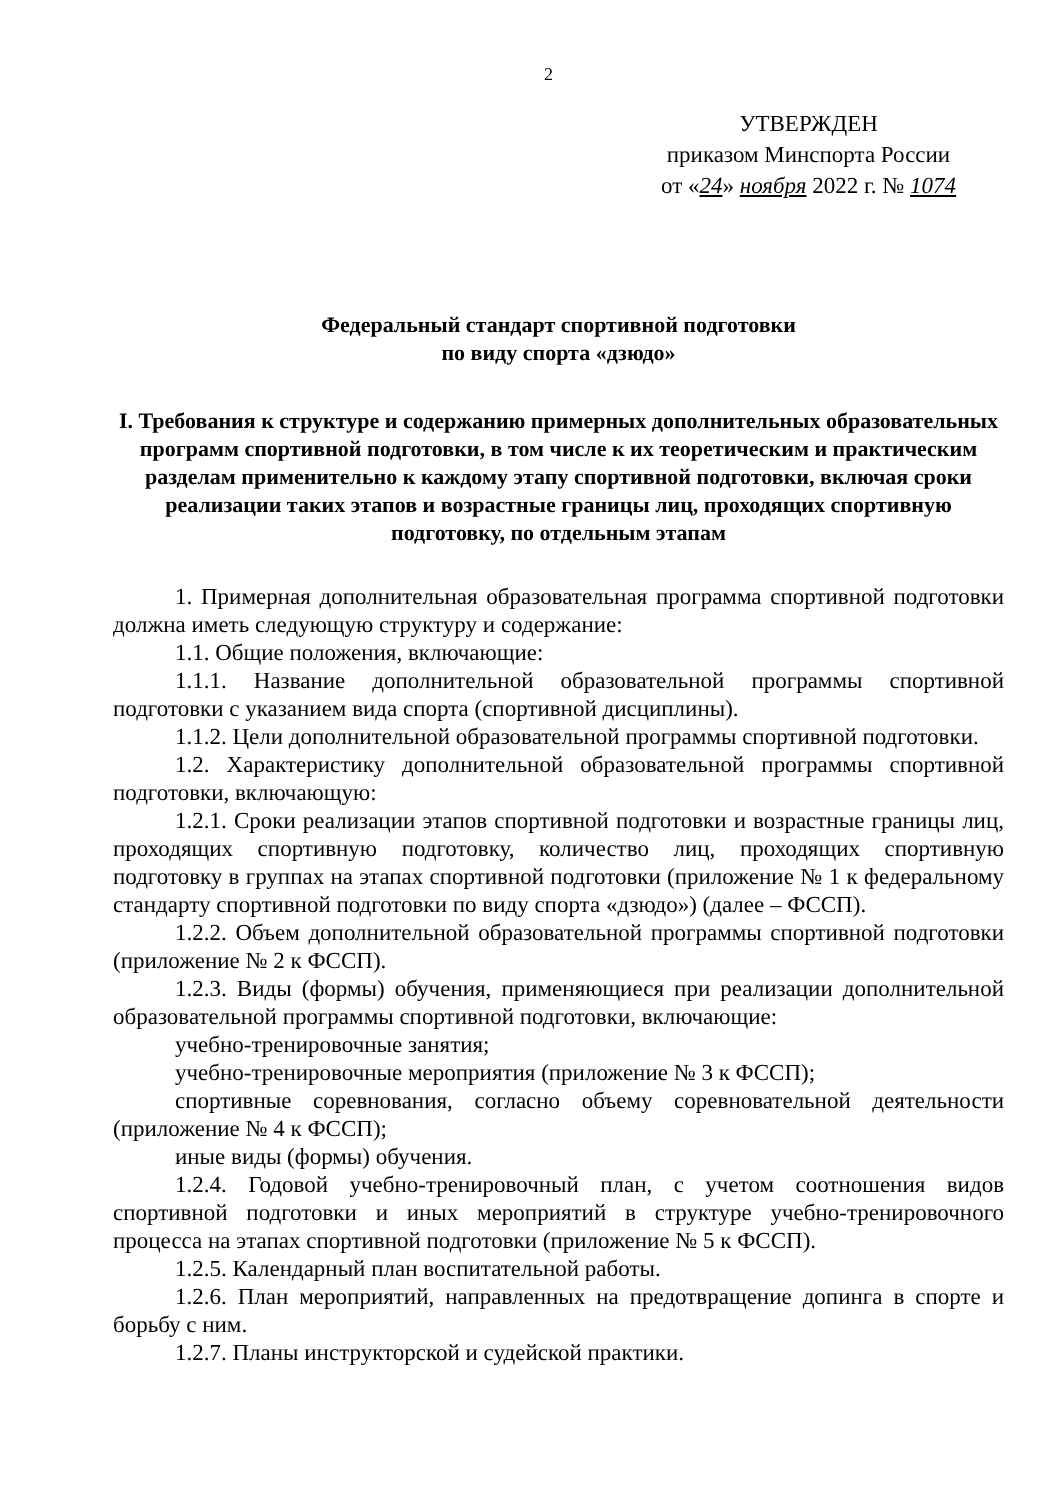2
УТВЕРЖДЕН
приказом Минспорта России
от «24» ноября 2022 г. № 1074
Федеральный стандарт спортивной подготовки
по виду спорта «дзюдо»
I. Требования к структуре и содержанию примерных дополнительных образовательных программ спортивной подготовки, в том числе к их теоретическим и практическим разделам применительно к каждому этапу спортивной подготовки, включая сроки реализации таких этапов и возрастные границы лиц, проходящих спортивную подготовку, по отдельным этапам
1. Примерная дополнительная образовательная программа спортивной подготовки должна иметь следующую структуру и содержание:
1.1. Общие положения, включающие:
1.1.1. Название дополнительной образовательной программы спортивной подготовки с указанием вида спорта (спортивной дисциплины).
1.1.2. Цели дополнительной образовательной программы спортивной подготовки.
1.2. Характеристику дополнительной образовательной программы спортивной подготовки, включающую:
1.2.1. Сроки реализации этапов спортивной подготовки и возрастные границы лиц, проходящих спортивную подготовку, количество лиц, проходящих спортивную подготовку в группах на этапах спортивной подготовки (приложение № 1 к федеральному стандарту спортивной подготовки по виду спорта «дзюдо») (далее – ФССП).
1.2.2. Объем дополнительной образовательной программы спортивной подготовки (приложение № 2 к ФССП).
1.2.3. Виды (формы) обучения, применяющиеся при реализации дополнительной образовательной программы спортивной подготовки, включающие:
учебно-тренировочные занятия;
учебно-тренировочные мероприятия (приложение № 3 к ФССП);
спортивные соревнования, согласно объему соревновательной деятельности (приложение № 4 к ФССП);
иные виды (формы) обучения.
1.2.4. Годовой учебно-тренировочный план, с учетом соотношения видов спортивной подготовки и иных мероприятий в структуре учебно-тренировочного процесса на этапах спортивной подготовки (приложение № 5 к ФССП).
1.2.5. Календарный план воспитательной работы.
1.2.6. План мероприятий, направленных на предотвращение допинга в спорте и борьбу с ним.
1.2.7. Планы инструкторской и судейской практики.